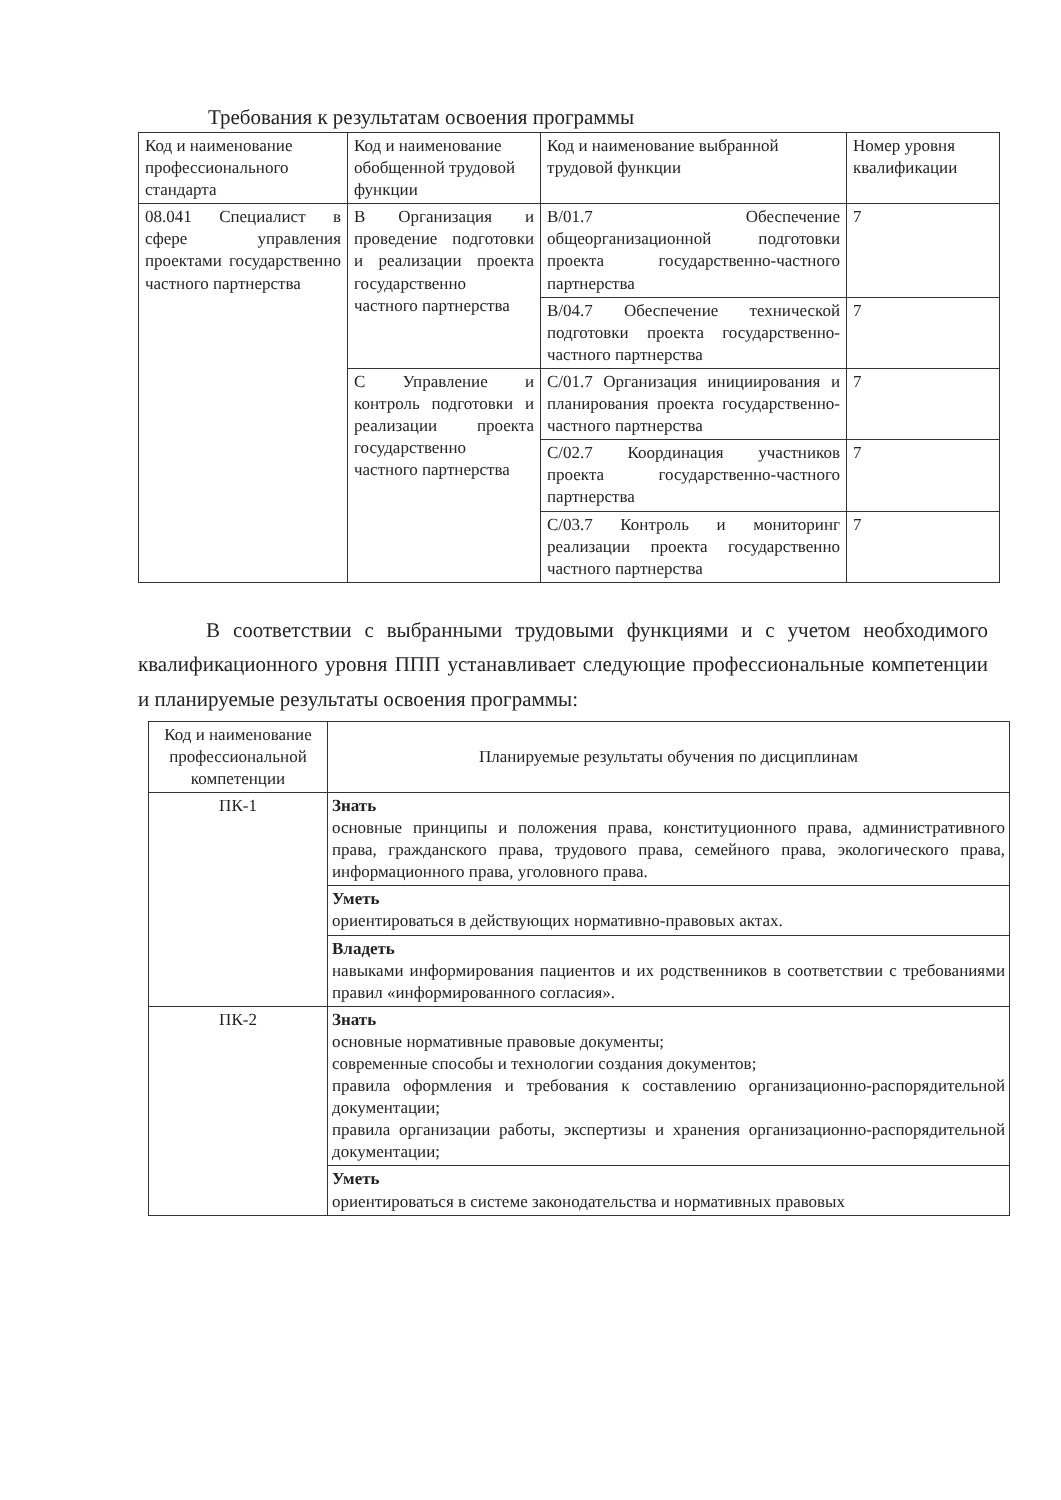Требования к результатам освоения программы
| Код и наименование профессионального стандарта | Код и наименование обобщенной трудовой функции | Код и наименование выбранной трудовой функции | Номер уровня квалификации |
| --- | --- | --- | --- |
| 08.041 Специалист в сфере управления проектами государственно частного партнерства | В Организация и проведение подготовки и реализации проекта государственно частного партнерства | B/01.7 Обеспечение общеорганизационной подготовки проекта государственно-частного партнерства | 7 |
| | | B/04.7 Обеспечение технической подготовки проекта государственно-частного партнерства | 7 |
| | С Управление и контроль подготовки и реализации проекта государственно частного партнерства | C/01.7 Организация инициирования и планирования проекта государственно-частного партнерства | 7 |
| | | C/02.7 Координация участников проекта государственно-частного партнерства | 7 |
| | | C/03.7 Контроль и мониторинг реализации проекта государственно частного партнерства | 7 |
В соответствии с выбранными трудовыми функциями и с учетом необходимого квалификационного уровня ППП устанавливает следующие профессиональные компетенции и планируемые результаты освоения программы:
| Код и наименование профессиональной компетенции | Планируемые результаты обучения по дисциплинам |
| --- | --- |
| ПК-1 | Знать основные принципы и положения права, конституционного права, административного права, гражданского права, трудового права, семейного права, экологического права, информационного права, уголовного права. |
| | Уметь ориентироваться в действующих нормативно-правовых актах. |
| | Владеть навыками информирования пациентов и их родственников в соответствии с требованиями правил «информированного согласия». |
| ПК-2 | Знать основные нормативные правовые документы; современные способы и технологии создания документов; правила оформления и требования к составлению организационно-распорядительной документации; правила организации работы, экспертизы и хранения организационно-распорядительной документации; |
| | Уметь ориентироваться в системе законодательства и нормативных правовых |